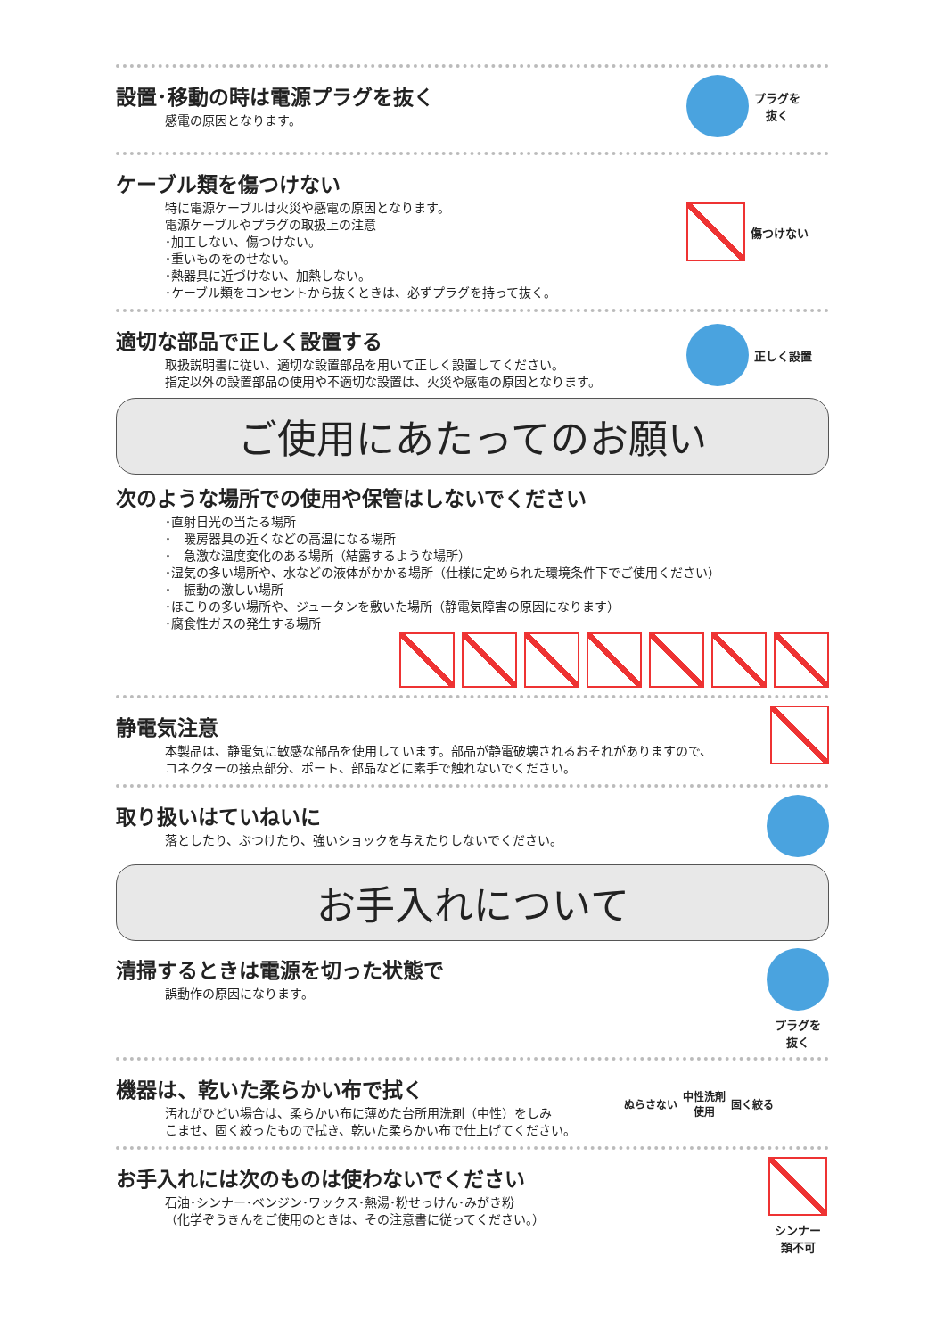設置･移動の時は電源プラグを抜く
感電の原因となります。
プラグを
抜く
ケーブル類を傷つけない
特に電源ケーブルは火災や感電の原因となります。
電源ケーブルやプラグの取扱上の注意
･加工しない、傷つけない。
･重いものをのせない。
･熱器具に近づけない、加熱しない。
･ケーブル類をコンセントから抜くときは、必ずプラグを持って抜く。
傷つけない
適切な部品で正しく設置する
取扱説明書に従い、適切な設置部品を用いて正しく設置してください。
指定以外の設置部品の使用や不適切な設置は、火災や感電の原因となります。
正しく設置
ご使用にあたってのお願い
次のような場所での使用や保管はしないでください
･直射日光の当たる場所
･　暖房器具の近くなどの高温になる場所
･　急激な温度変化のある場所（結露するような場所）
･湿気の多い場所や、水などの液体がかかる場所（仕様に定められた環境条件下でご使用ください）
･　振動の激しい場所
･ほこりの多い場所や、ジュータンを敷いた場所（静電気障害の原因になります）
･腐食性ガスの発生する場所
静電気注意
本製品は、静電気に敏感な部品を使用しています。部品が静電破壊されるおそれがありますので、
コネクターの接点部分、ポート、部品などに素手で触れないでください。
取り扱いはていねいに
落としたり、ぶつけたり、強いショックを与えたりしないでください。
お手入れについて
清掃するときは電源を切った状態で
誤動作の原因になります。
プラグを
抜く
機器は、乾いた柔らかい布で拭く
汚れがひどい場合は、柔らかい布に薄めた台所用洗剤（中性）をしみ
こませ、固く絞ったもので拭き、乾いた柔らかい布で仕上げてください。
ぬらさない
中性洗剤
使用
固く絞る
お手入れには次のものは使わないでください
石油･シンナー･ベンジン･ワックス･熱湯･粉せっけん･みがき粉
（化学ぞうきんをご使用のときは、その注意書に従ってください。）
シンナー
類不可